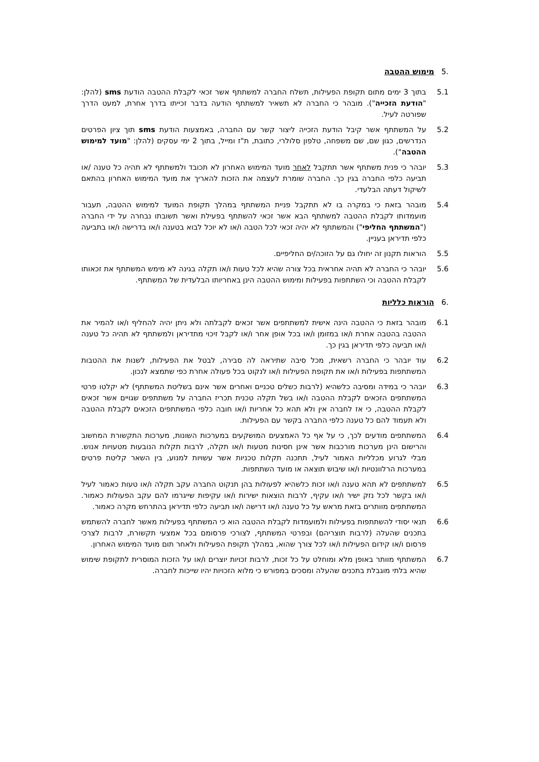.5 מימוש ההטבה
5.1 בתוך 3 ימים מתום תקופת הפעילות, תשלח החברה למשתתף אשר זכאי לקבלת ההטבה הודעת sms (להלן: "הודעת הזכייה"). מובהר כי החברה לא תשאיר למשתתף הודעה בדבר זכייתו בדרך אחרת, למעט הדרך שפורטה לעיל.
5.2 על המשתתף אשר קיבל הודעת הזכייה ליצור קשר עם החברה, באמצעות הודעת sms תוך ציון הפרטים הנדרשים, כגון שם, שם משפחה, טלפון סלולרי, כתובת, ת"ז ומייל, בתוך 2 ימי עסקים (להלן: "מועד למימוש ההטבה").
5.3 יובהר כי פנית משתתף אשר תתקבל לאחר מועד המימוש האחרון לא תכובד ולמשתתף לא תהיה כל טענה /או תביעה כלפי החברה בגין כך. החברה שומרת לעצמה את הזכות להאריך את מועד המימוש האחרון בהתאם לשיקול דעתה הבלעדי.
5.4 מובהר בזאת כי במקרה בו לא תתקבל פניית המשתתף במהלך תקופת המועד למימוש ההטבה, תעבור מועמדותו לקבלת ההטבה למשתתף הבא אשר זכאי להשתתף בפעילת ואשר תשובתו נבחרה על ידי החברה ("המשתתף החליפי") והמשתתף לא יהיה זכאי לכל הטבה ו/או לא יוכל לבוא בטענה ו/או בדרישה ו/או בתביעה כלפי תדיראן בעניין.
5.5 הוראות תקנון זה יחולו גם על הזוכה/ים החליפיים.
5.6 יובהר כי החברה לא תהיה אחראית בכל צורה שהיא לכל טעות ו/או תקלה בגינה לא מימש המשתתף את זכאותו לקבלת ההטבה וכי השתתפות בפעילות ומימוש ההטבה הינן באחריותו הבלעדית של המשתתף.
.6 הוראות כלליות
6.1 מובהר בזאת כי ההטבה הינה אישית למשתתפים אשר זכאים לקבלתה ולא ניתן יהיה להחליף ו/או להמיר את ההטבה בהטבה אחרת ו/או במזומן ו/או בכל אופן אחר ו/או לקבל זיכוי מתדיראן ולמשתתף לא תהיה כל טענה ו/או תביעה כלפי תדיראן בגין כך.
6.2 עוד יובהר כי החברה רשאית, מכל סיבה שתיראה לה סבירה, לבטל את הפעילות, לשנות את ההטבות המשתתפות בפעילות ו/או את תקופת הפעילות ו/או לנקוט בכל פעולה אחרת כפי שתמצא לנכון.
6.3 יובהר כי במידה ומסיבה כלשהיא (לרבות כשלים טכניים ואחרים אשר אינם בשליטת המשתתף) לא יקלטו פרטי המשתתפים הזכאים לקבלת ההטבה ו/או בשל תקלה טכנית תכריז החברה על משתתפים שגויים אשר זכאים לקבלת ההטבה, כי אז לחברה אין ולא תהא כל אחריות ו/או חובה כלפי המשתתפים הזכאים לקבלת ההטבה ולא תעמוד להם כל טענה כלפי החברה בקשר עם הפעילות.
6.4 המשתתפים מודעים לכך, כי על אף כל האמצעים המושקעים במערכות השונות, מערכות התקשורת המחשוב והרישום הינן מערכות מורכבות אשר אינן חסינות מטעות ו/או תקלה, לרבות תקלות הנובעות מטעויות אנוש. מבלי לגרוע מכלליות האמור לעיל, תתכנה תקלות טכניות אשר עשויות למנוע, בין השאר קליטת פרטים במערכות הרלוונטיות ו/או שיבוש תוצאה או מועד השתתפות.
6.5 למשתתפים לא תהא טענה ו/או זכות כלשהיא לפעולות בהן תנקוט החברה עקב תקלה ו/או טעות כאמור לעיל ו/או בקשר לכל נזק ישיר ו/או עקיף, לרבות הוצאות ישירות ו/או עקיפות שייגרמו להם עקב הפעולות כאמור. המשתתפים מוותרים בזאת מראש על כל טענה ו/או דרישה ו/או תביעה כלפי תדיראן בהתרחש מקרה כאמור.
6.6 תנאי יסודי להשתתפות בפעילות ולמועמדות לקבלת ההטבה הוא כי המשתתף בפעילות מאשר לחברה להשתמש בתכנים שהעלה (לרבות תוצריהם) ובפרטי המשתתף, לצורכי פרסומם בכל אמצעי תקשורת, לרבות לצרכי פרסום ו/או קידום הפעילות ו/או לכל צורך שהוא, במהלך תקופת הפעילות ולאחר תום מועד המימוש האחרון.
6.7 המשתתף מוותר באופן מלא ומוחלט על כל זכות, לרבות זכויות יוצרים ו/או על הזכות המוסרית לתקופת שימוש שהיא בלתי מוגבלת בתכנים שהעלה ומסכים במפורש כי מלוא הזכויות יהיו שייכות לחברה.